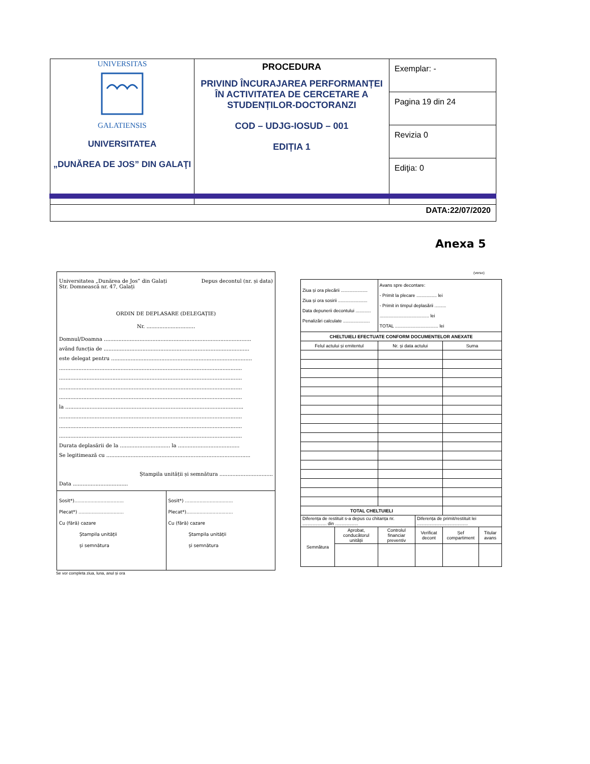| UNIVERSITAS GALATIENSIS UNIVERSITATEA „DUNĂREA DE JOS” DIN GALAŢI | PROCEDURA PRIVIND ÎNCURAJAREA PERFORMANȚEI ÎN ACTIVITATEA DE CERCETARE A STUDENȚILOR-DOCTORANZI COD – UDJG-IOSUD – 001 EDIȚIA 1 | Exemplar: - |
| | | Pagina 19 din 24 |
| | | Revizia 0 |
| | | Ediţia: 0 |
| DATA:22/07/2020 | | |
Anexa 5
Universitatea „Dunărea de Jos” din Galați
Str. Domnească nr. 47, Galați Depus decontul (nr. și data)
ORDIN DE DEPLASARE (DELEGAȚIE)
Nr. ..............................
Domnul/Doamna ...........................................................................................
având funcția de ..........................................................................................
este delegat pentru .......................................................................................
.................................................................................................................
.................................................................................................................
.................................................................................................................
.................................................................................................................
la ..............................................................................................................
.................................................................................................................
.................................................................................................................
.................................................................................................................
Durata deplasării de la ............................... la ......................................
Se legitimează cu .........................................................................................
Ștampila unității și semnătura .................................
Data ..................................
Sosit*)..................................
Plecat*) ...............................
Cu (fără) cazare
Ștampila unității
și semnătura
Sosit*) .................................
Plecat*)................................
Cu (fără) cazare
Ștampila unității
și semnătura
Se vor completa ziua, luna, anul și ora
(verso)
| Ziua și ora plecării ..................... Ziua și ora sosirii ....................... Data depunerii decontului ............ Penalizări calculate ..................... | | Avans spre decontare: - Primit la plecare ................ lei - Primit in timpul deplasării ......... ....................................... lei TOTAL .................................. lei | | | |
| CHELTUIELI EFECTUATE CONFORM DOCUMENTELOR ANEXATE | | | | | |
| Felul actului și emitentul | | Nr. și data actului | | Suma | |
| TOTAL CHELTUIELI | | | | | |
| Diferența de restituit s-a depus cu chitanța nr. ................... din .................. | | | Diferența de primit/restituit lei ........................................ | | |
| Semnătura | Aprobat, conducătorul unității | Controlul financiar preventiv | Verificat decont | Șef compartiment | Titular avans |